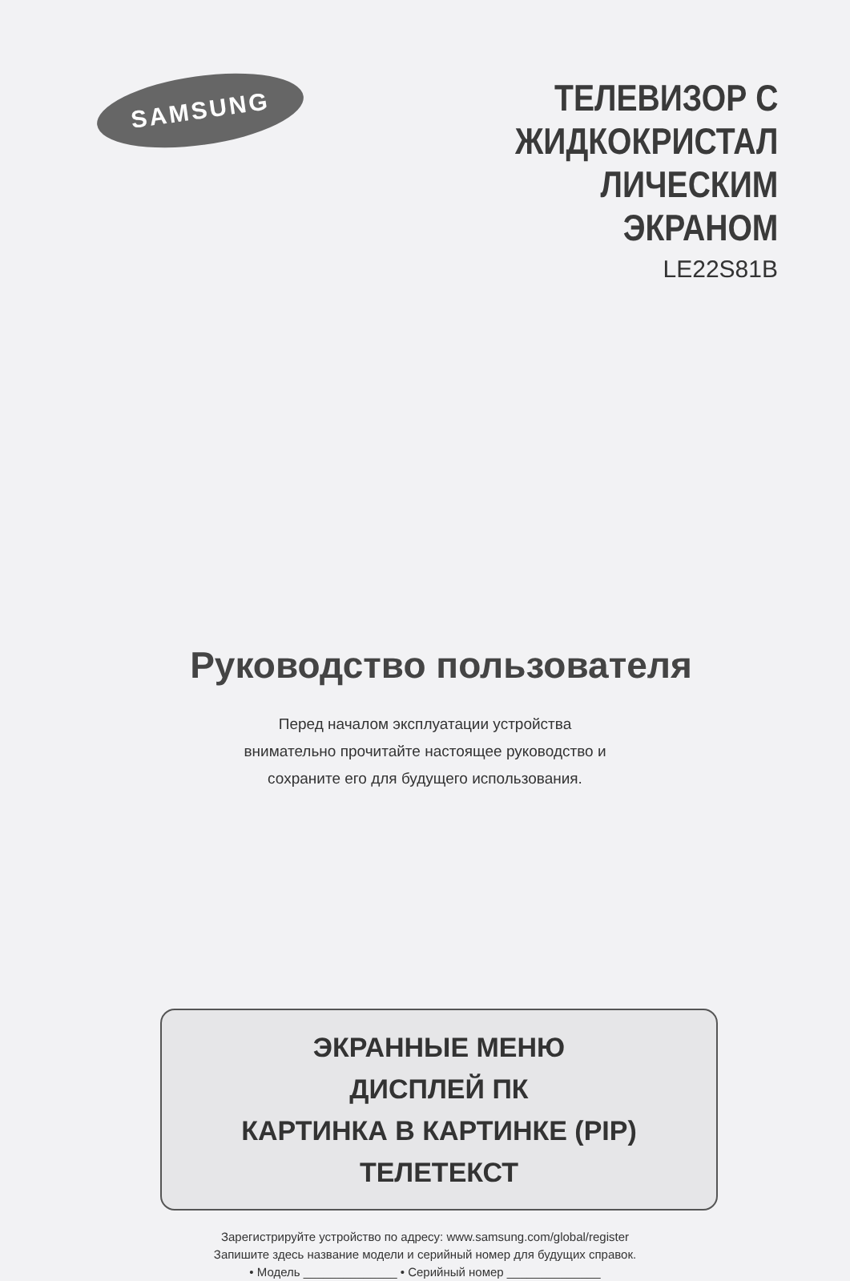SAMSUNG
ТЕЛЕВИЗОР С
ЖИДКОКРИСТАЛ
ЛИЧЕСКИМ
ЭКРАНОМ
LE22S81B
Руководство пользователя
Перед началом эксплуатации устройства
внимательно прочитайте настоящее руководство и
сохраните его для будущего использования.
ЭКРАННЫЕ МЕНЮ
ДИСПЛЕЙ ПК
КАРТИНКА В КАРТИНКЕ (PIP)
ТЕЛЕТЕКСТ
Зарегистрируйте устройство по адресу: www.samsung.com/global/register
Запишите здесь название модели и серийный номер для будущих справок.
• Модель ______________ • Серийный номер ______________